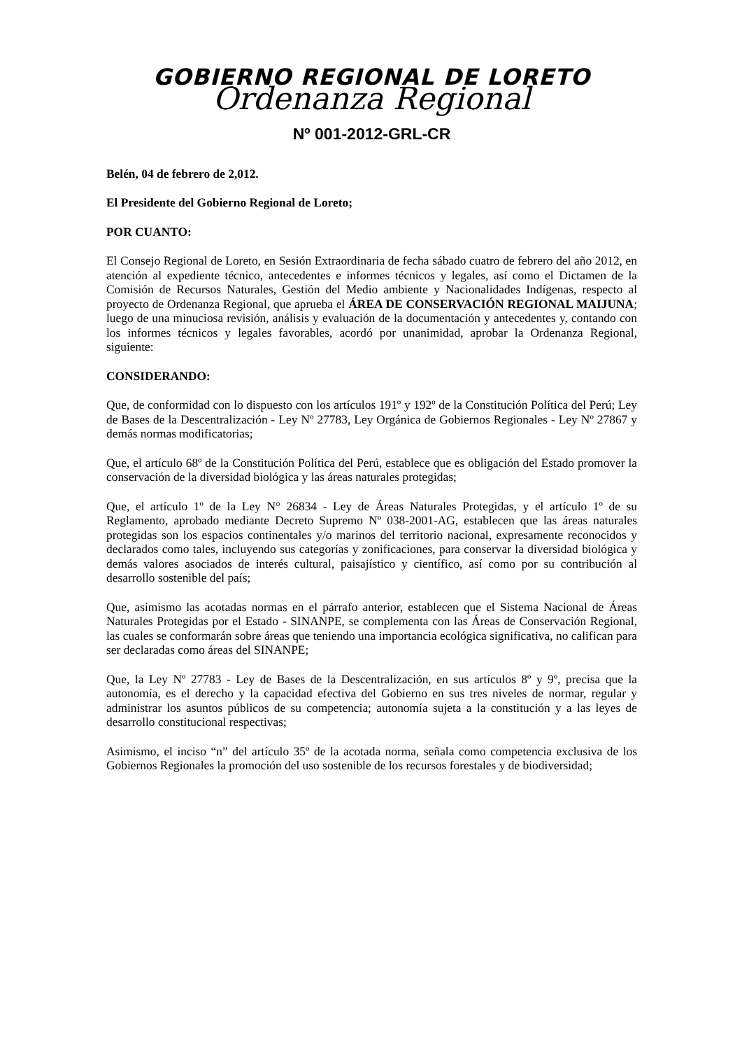GOBIERNO REGIONAL DE LORETO
Ordenanza Regional
Nº 001-2012-GRL-CR
Belén, 04 de febrero de 2,012.
El Presidente del Gobierno Regional de Loreto;
POR CUANTO:
El Consejo Regional de Loreto, en Sesión Extraordinaria de fecha sábado cuatro de febrero del año 2012, en atención al expediente técnico, antecedentes e informes técnicos y legales, así como el Dictamen de la Comisión de Recursos Naturales, Gestión del Medio ambiente y Nacionalidades Indígenas, respecto al proyecto de Ordenanza Regional, que aprueba el ÁREA DE CONSERVACIÓN REGIONAL MAIJUNA; luego de una minuciosa revisión, análisis y evaluación de la documentación y antecedentes y, contando con los informes técnicos y legales favorables, acordó por unanimidad, aprobar la Ordenanza Regional, siguiente:
CONSIDERANDO:
Que, de conformidad con lo dispuesto con los artículos 191º y 192º de la Constitución Política del Perú; Ley de Bases de la Descentralización - Ley Nº 27783, Ley Orgánica de Gobiernos Regionales - Ley Nº 27867 y demás normas modificatorias;
Que, el artículo 68º de la Constitución Política del Perú, establece que es obligación del Estado promover la conservación de la diversidad biológica y las áreas naturales protegidas;
Que, el artículo 1º de la Ley N° 26834 - Ley de Áreas Naturales Protegidas, y el artículo 1º de su Reglamento, aprobado mediante Decreto Supremo Nº 038-2001-AG, establecen que las áreas naturales protegidas son los espacios continentales y/o marinos del territorio nacional, expresamente reconocidos y declarados como tales, incluyendo sus categorías y zonificaciones, para conservar la diversidad biológica y demás valores asociados de interés cultural, paisajístico y científico, así como por su contribución al desarrollo sostenible del país;
Que, asimismo las acotadas normas en el párrafo anterior, establecen que el Sistema Nacional de Áreas Naturales Protegidas por el Estado - SINANPE, se complementa con las Áreas de Conservación Regional, las cuales se conformarán sobre áreas que teniendo una importancia ecológica significativa, no califican para ser declaradas como áreas del SINANPE;
Que, la Ley Nº 27783 - Ley de Bases de la Descentralización, en sus artículos 8º y 9º, precisa que la autonomía, es el derecho y la capacidad efectiva del Gobierno en sus tres niveles de normar, regular y administrar los asuntos públicos de su competencia; autonomía sujeta a la constitución y a las leyes de desarrollo constitucional respectivas;
Asimismo, el inciso “n” del artículo 35º de la acotada norma, señala como competencia exclusiva de los Gobiernos Regionales la promoción del uso sostenible de los recursos forestales y de biodiversidad;